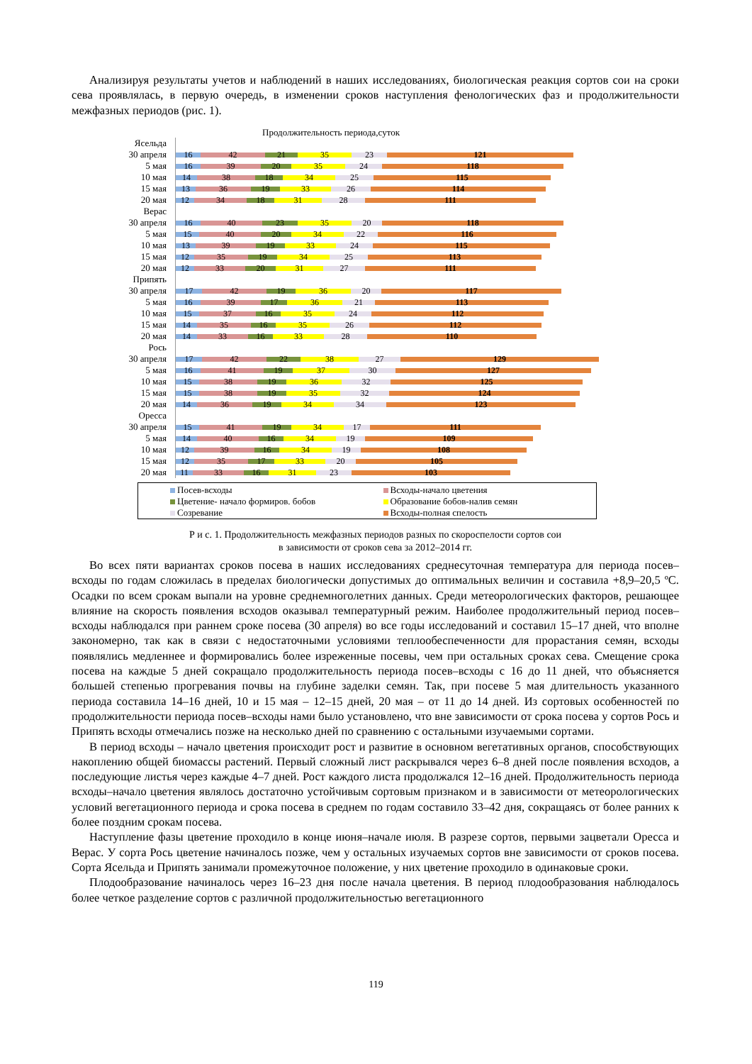Анализируя результаты учетов и наблюдений в наших исследованиях, биологическая реакция сортов сои на сроки сева проявлялась, в первую очередь, в изменении сроков наступления фенологических фаз и продолжительности межфазных периодов (рис. 1).
Продолжительность периода,суток
Ясельда
30 апреля
16 42 21 35 23 121
5 мая
16 39 20 35 24 118
10 мая
14 38 18 34 25 115
15 мая
13 36 19 33 26 114
20 мая
12 34 18 31 28 111
Верас
30 апреля
16 40 23 35 20 118
5 мая
15 40 20 34 22 116
10 мая
13 39 19 33 24 115
15 мая
12 35 19 34 25 113
20 мая
12 33 20 31 27 111
Припять
30 апреля
17 42 19 36 20 117
5 мая
16 39 17 36 21 113
10 мая
15 37 16 35 24 112
15 мая
14 35 16 35 26 112
20 мая
14 33 16 33 28 110
Рось
30 апреля
17 42 22 38 27 129
5 мая
16 41 19 37 30 127
10 мая
15 38 19 36 32 125
15 мая
15 38 19 35 32 124
20 мая
14 36 19 34 34 123
Оресса
30 апреля
15 41 19 34 17 111
5 мая
14 40 16 34 19 109
10 мая
12 39 16 34 19 108
15 мая
12 35 17 33 20 105
20 мая
11 33 16 31 23 103
Посев-всходы
Всходы-начало цветения
Цветение- начало формиров. бобов
Образование бобов-налив семян
Созревание
Всходы-полная спелость
Р и с. 1. Продолжительность межфазных периодов разных по скороспелости сортов сои
в зависимости от сроков сева за 2012–2014 гг.
Во всех пяти вариантах сроков посева в наших исследованиях среднесуточная температура для периода посев–всходы по годам сложилась в пределах биологически допустимых до оптимальных величин и составила +8,9–20,5 ºС. Осадки по всем срокам выпали на уровне среднемноголетних данных. Среди метеорологических факторов, решающее влияние на скорость появления всходов оказывал температурный режим. Наиболее продолжительный период посев–всходы наблюдался при раннем сроке посева (30 апреля) во все годы исследований и составил 15–17 дней, что вполне закономерно, так как в связи с недостаточными условиями теплообеспеченности для прорастания семян, всходы появлялись медленнее и формировались более изреженные посевы, чем при остальных сроках сева. Смещение срока посева на каждые 5 дней сокращало продолжительность периода посев–всходы с 16 до 11 дней, что объясняется большей степенью прогревания почвы на глубине заделки семян. Так, при посеве 5 мая длительность указанного периода составила 14–16 дней, 10 и 15 мая – 12–15 дней, 20 мая – от 11 до 14 дней. Из сортовых особенностей по продолжительности периода посев–всходы нами было установлено, что вне зависимости от срока посева у сортов Рось и Припять всходы отмечались позже на несколько дней по сравнению с остальными изучаемыми сортами.
В период всходы – начало цветения происходит рост и развитие в основном вегетативных органов, способствующих накоплению общей биомассы растений. Первый сложный лист раскрывался через 6–8 дней после появления всходов, а последующие листья через каждые 4–7 дней. Рост каждого листа продолжался 12–16 дней. Продолжительность периода всходы–начало цветения являлось достаточно устойчивым сортовым признаком и в зависимости от метеорологических условий вегетационного периода и срока посева в среднем по годам составило 33–42 дня, сокращаясь от более ранних к более поздним срокам посева.
Наступление фазы цветение проходило в конце июня–начале июля. В разрезе сортов, первыми зацветали Оресса и Верас. У сорта Рось цветение начиналось позже, чем у остальных изучаемых сортов вне зависимости от сроков посева. Сорта Ясельда и Припять занимали промежуточное положение, у них цветение проходило в одинаковые сроки.
Плодообразование начиналось через 16–23 дня после начала цветения. В период плодообразования наблюдалось более четкое разделение сортов с различной продолжительностью вегетационного
119